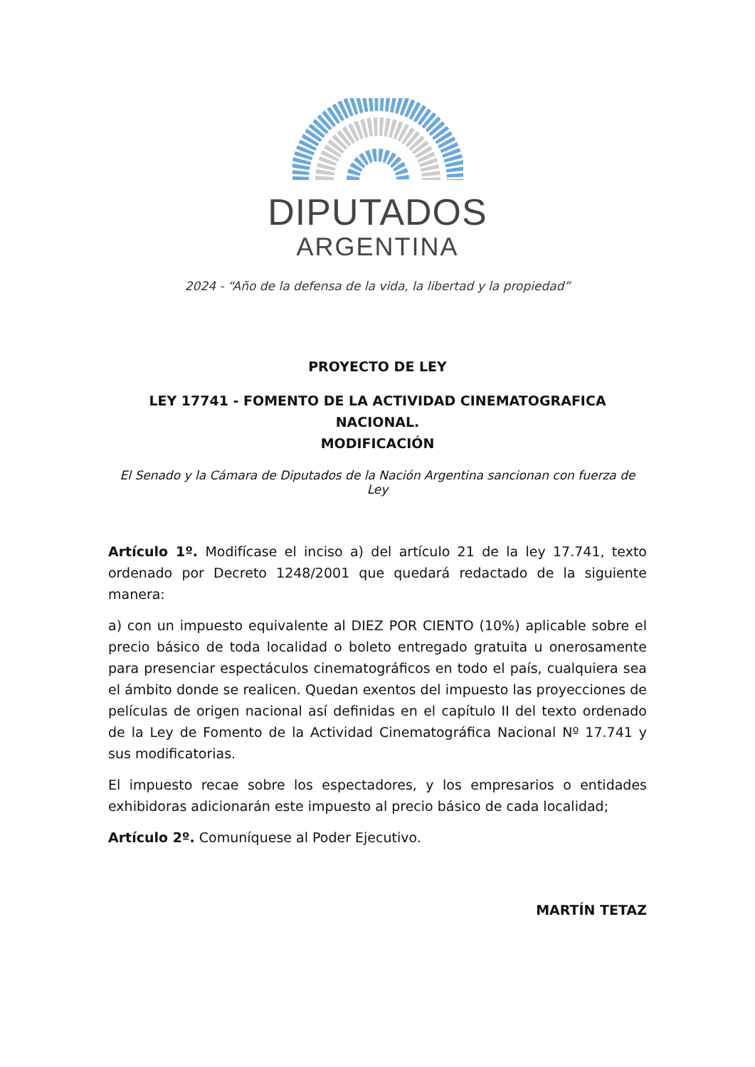DIPUTADOS
ARGENTINA
2024 - “Año de la defensa de la vida, la libertad y la propiedad”
PROYECTO DE LEY
LEY 17741 - FOMENTO DE LA ACTIVIDAD CINEMATOGRAFICA NACIONAL.
MODIFICACIÓN
El Senado y la Cámara de Diputados de la Nación Argentina sancionan con fuerza de Ley
Artículo 1º. Modifícase el inciso a) del artículo 21 de la ley 17.741, texto ordenado por Decreto 1248/2001 que quedará redactado de la siguiente manera:
a) con un impuesto equivalente al DIEZ POR CIENTO (10%) aplicable sobre el precio básico de toda localidad o boleto entregado gratuita u onerosamente para presenciar espectáculos cinematográficos en todo el país, cualquiera sea el ámbito donde se realicen. Quedan exentos del impuesto las proyecciones de películas de origen nacional así definidas en el capítulo II del texto ordenado de la Ley de Fomento de la Actividad Cinematográfica Nacional Nº 17.741 y sus modificatorias.
El impuesto recae sobre los espectadores, y los empresarios o entidades exhibidoras adicionarán este impuesto al precio básico de cada localidad;
Artículo 2º. Comuníquese al Poder Ejecutivo.
MARTÍN TETAZ